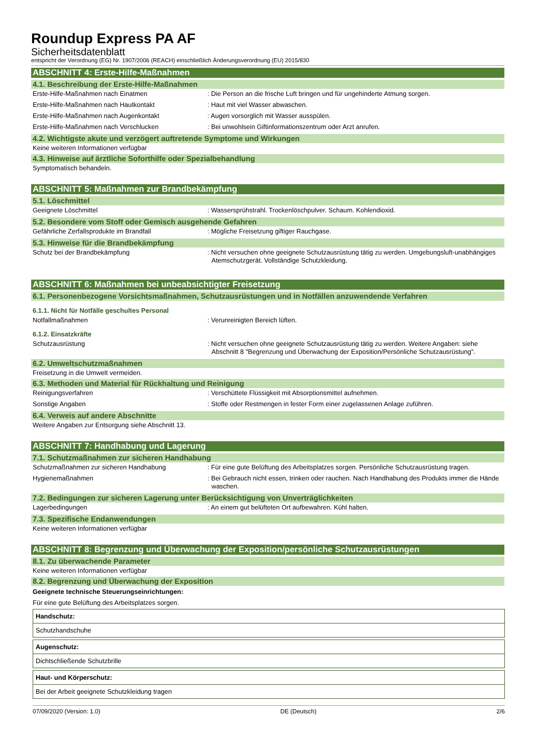Roundup Express PA AF
Sicherheitsdatenblatt
entspricht der Verordnung (EG) Nr. 1907/2006 (REACH) einschließlich Änderungsverordnung (EU) 2015/830
ABSCHNITT 4: Erste-Hilfe-Maßnahmen
4.1. Beschreibung der Erste-Hilfe-Maßnahmen
Erste-Hilfe-Maßnahmen nach Einatmen : Die Person an die frische Luft bringen und für ungehinderte Atmung sorgen.
Erste-Hilfe-Maßnahmen nach Hautkontakt : Haut mit viel Wasser abwaschen.
Erste-Hilfe-Maßnahmen nach Augenkontakt : Augen vorsorglich mit Wasser ausspülen.
Erste-Hilfe-Maßnahmen nach Verschlucken : Bei unwohlsein Giftinformationszentrum oder Arzt anrufen.
4.2. Wichtigste akute und verzögert auftretende Symptome und Wirkungen
Keine weiteren Informationen verfügbar
4.3. Hinweise auf ärztliche Soforthilfe oder Spezialbehandlung
Symptomatisch behandeln.
ABSCHNITT 5: Maßnahmen zur Brandbekämpfung
5.1. Löschmittel
Geeignete Löschmittel : Wassersprühstrahl. Trockenlöschpulver. Schaum. Kohlendioxid.
5.2. Besondere vom Stoff oder Gemisch ausgehende Gefahren
Gefährliche Zerfallsprodukte im Brandfall : Mögliche Freisetzung giftiger Rauchgase.
5.3. Hinweise für die Brandbekämpfung
Schutz bei der Brandbekämpfung : Nicht versuchen ohne geeignete Schutzausrüstung tätig zu werden. Umgebungsluft-unabhängiges Atemschutzgerät. Vollständige Schutzkleidung.
ABSCHNITT 6: Maßnahmen bei unbeabsichtigter Freisetzung
6.1. Personenbezogene Vorsichtsmaßnahmen, Schutzausrüstungen und in Notfällen anzuwendende Verfahren
6.1.1. Nicht für Notfälle geschultes Personal
Notfallmaßnahmen : Verunreinigten Bereich lüften.
6.1.2. Einsatzkräfte
Schutzausrüstung : Nicht versuchen ohne geeignete Schutzausrüstung tätig zu werden. Weitere Angaben: siehe Abschnitt 8 "Begrenzung und Überwachung der Exposition/Persönliche Schutzausrüstung".
6.2. Umweltschutzmaßnahmen
Freisetzung in die Umwelt vermeiden.
6.3. Methoden und Material für Rückhaltung und Reinigung
Reinigungsverfahren : Verschüttete Flüssigkeit mit Absorptionsmittel aufnehmen.
Sonstige Angaben : Stoffe oder Restmengen in fester Form einer zugelassenen Anlage zuführen.
6.4. Verweis auf andere Abschnitte
Weitere Angaben zur Entsorgung siehe Abschnitt 13.
ABSCHNITT 7: Handhabung und Lagerung
7.1. Schutzmaßnahmen zur sicheren Handhabung
Schutzmaßnahmen zur sicheren Handhabung : Für eine gute Belüftung des Arbeitsplatzes sorgen. Persönliche Schutzausrüstung tragen.
Hygienemaßnahmen : Bei Gebrauch nicht essen, trinken oder rauchen. Nach Handhabung des Produkts immer die Hände waschen.
7.2. Bedingungen zur sicheren Lagerung unter Berücksichtigung von Unverträglichkeiten
Lagerbedingungen : An einem gut belüfteten Ort aufbewahren. Kühl halten.
7.3. Spezifische Endanwendungen
Keine weiteren Informationen verfügbar
ABSCHNITT 8: Begrenzung und Überwachung der Exposition/persönliche Schutzausrüstungen
8.1. Zu überwachende Parameter
Keine weiteren Informationen verfügbar
8.2. Begrenzung und Überwachung der Exposition
Geeignete technische Steuerungseinrichtungen:
Für eine gute Belüftung des Arbeitsplatzes sorgen.
| Handschutz: |
| Schutzhandschuhe |
| Augenschutz: |
| Dichtschließende Schutzbrille |
| Haut- und Körperschutz: |
| Bei der Arbeit geeignete Schutzkleidung tragen |
07/09/2020 (Version: 1.0) DE (Deutsch) 2/6